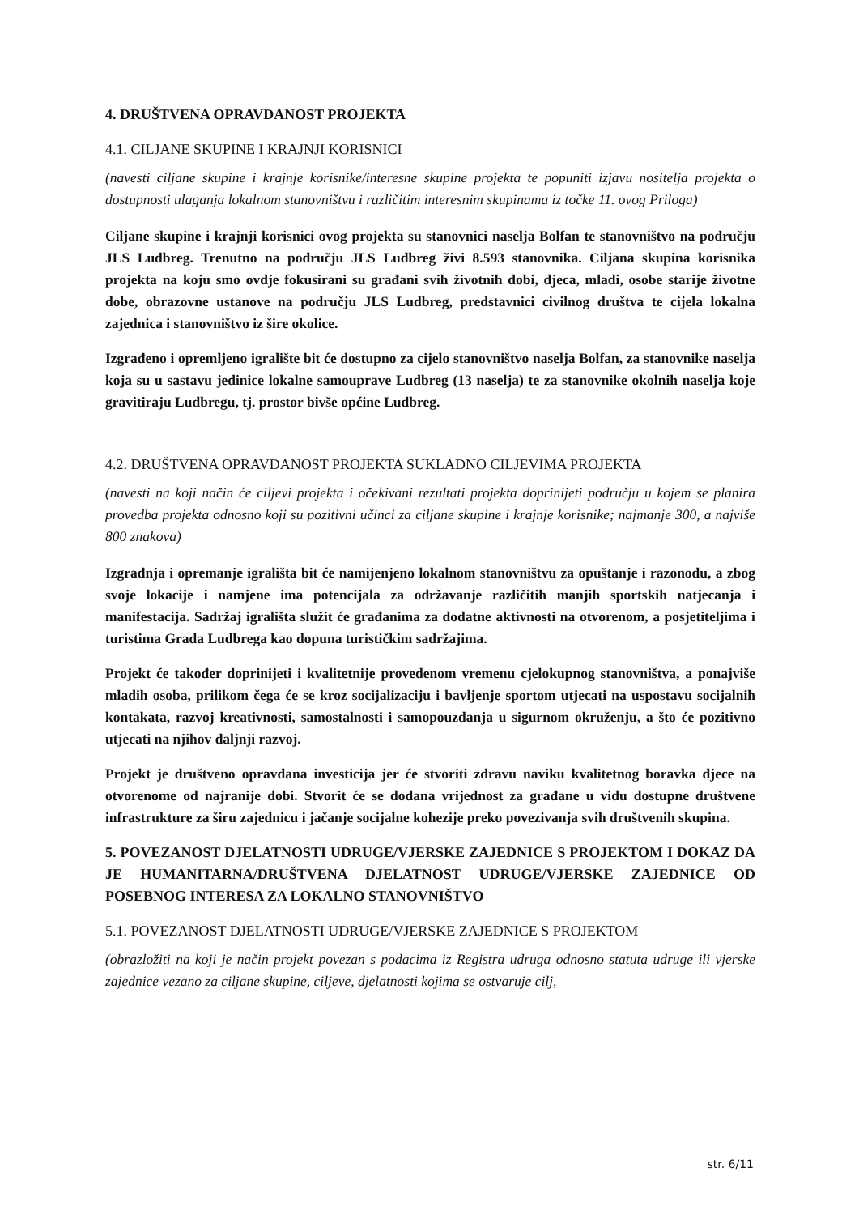4. DRUŠTVENA OPRAVDANOST PROJEKTA
4.1. CILJANE SKUPINE I KRAJNJI KORISNICI
(navesti ciljane skupine i krajnje korisnike/interesne skupine projekta te popuniti izjavu nositelja projekta o dostupnosti ulaganja lokalnom stanovništvu i različitim interesnim skupinama iz točke 11. ovog Priloga)
Ciljane skupine i krajnji korisnici ovog projekta su stanovnici naselja Bolfan te stanovništvo na području JLS Ludbreg. Trenutno na području JLS Ludbreg živi 8.593 stanovnika. Ciljana skupina korisnika projekta na koju smo ovdje fokusirani su građani svih životnih dobi, djeca, mladi, osobe starije životne dobe, obrazovne ustanove na području JLS Ludbreg, predstavnici civilnog društva te cijela lokalna zajednica i stanovništvo iz šire okolice.
Izgrađeno i opremljeno igralište bit će dostupno za cijelo stanovništvo naselja Bolfan, za stanovnike naselja koja su u sastavu jedinice lokalne samouprave Ludbreg (13 naselja) te za stanovnike okolnih naselja koje gravitiraju Ludbregu, tj. prostor bivše općine Ludbreg.
4.2. DRUŠTVENA OPRAVDANOST PROJEKTA SUKLADNO CILJEVIMA PROJEKTA
(navesti na koji način će ciljevi projekta i očekivani rezultati projekta doprinijeti području u kojem se planira provedba projekta odnosno koji su pozitivni učinci za ciljane skupine i krajnje korisnike; najmanje 300, a najviše 800 znakova)
Izgradnja i opremanje igrališta bit će namijenjeno lokalnom stanovništvu za opuštanje i razonodu, a zbog svoje lokacije i namjene ima potencijala za održavanje različitih manjih sportskih natjecanja i manifestacija. Sadržaj igrališta služit će građanima za dodatne aktivnosti na otvorenom, a posjetiteljima i turistima Grada Ludbrega kao dopuna turističkim sadržajima.
Projekt će također doprinijeti i kvalitetnije provedenom vremenu cjelokupnog stanovništva, a ponajviše mladih osoba, prilikom čega će se kroz socijalizaciju i bavljenje sportom utjecati na uspostavu socijalnih kontakata, razvoj kreativnosti, samostalnosti i samopouzdanja u sigurnom okruženju, a što će pozitivno utjecati na njihov daljnji razvoj.
Projekt je društveno opravdana investicija jer će stvoriti zdravu naviku kvalitetnog boravka djece na otvorenome od najranije dobi. Stvorit će se dodana vrijednost za građane u vidu dostupne društvene infrastrukture za širu zajednicu i jačanje socijalne kohezije preko povezivanja svih društvenih skupina.
5. POVEZANOST DJELATNOSTI UDRUGE/VJERSKE ZAJEDNICE S PROJEKTOM I DOKAZ DA JE HUMANITARNA/DRUŠTVENA DJELATNOST UDRUGE/VJERSKE ZAJEDNICE OD POSEBNOG INTERESA ZA LOKALNO STANOVNIŠTVO
5.1. POVEZANOST DJELATNOSTI UDRUGE/VJERSKE ZAJEDNICE S PROJEKTOM
(obrazložiti na koji je način projekt povezan s podacima iz Registra udruga odnosno statuta udruge ili vjerske zajednice vezano za ciljane skupine, ciljeve, djelatnosti kojima se ostvaruje cilj,
str. 6/11